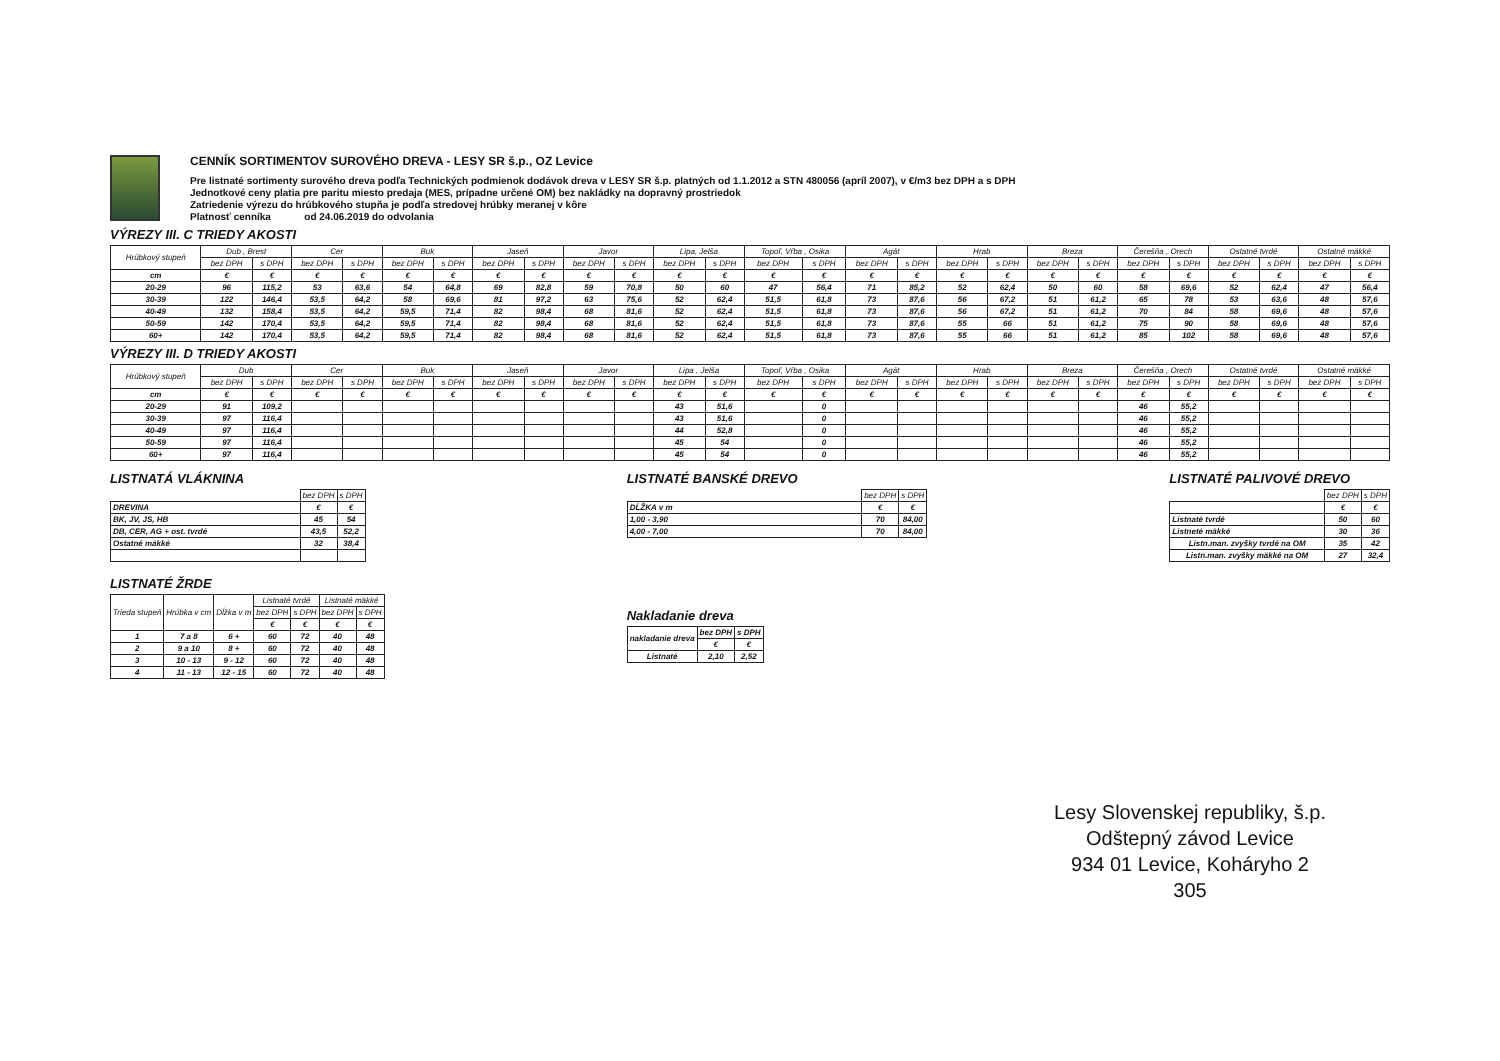CENNÍK SORTIMENTOV SUROVÉHO DREVA - LESY SR š.p., OZ Levice
Pre listnaté sortimenty surového dreva podľa Technických podmienok dodávok dreva v LESY SR š.p. platných od 1.1.2012 a STN 480056 (apríl 2007), v €/m3 bez DPH a s DPH
Jednotkové ceny platia pre paritu miesto predaja (MES, prípadne určené OM) bez nakládky na dopravný prostriedok
Zatriedenie výrezu do hrúbkového stupňa je podľa stredovej hrúbky meranej v kôre
Platnosť cenníka od 24.06.2019 do odvolania
VÝREZY III. C TRIEDY AKOSTI
| Hrúbkový stupeň | Dub , Brest | | Cer | | Buk | | Jaseň | | Javor | | Lipa, Jelša | | Topoľ, Vŕba , Osika | | Agát | | Hrab | | Breza | | Čerešňa , Orech | | Ostatné tvrdé | | Ostatné mäkké | |
| --- | --- | --- | --- | --- | --- | --- | --- | --- | --- | --- | --- | --- | --- | --- | --- | --- | --- | --- | --- | --- | --- | --- | --- | --- | --- | --- |
| | bez DPH | s DPH | bez DPH | s DPH | bez DPH | s DPH | bez DPH | s DPH | bez DPH | s DPH | bez DPH | s DPH | bez DPH | s DPH | bez DPH | s DPH | bez DPH | s DPH | bez DPH | s DPH | bez DPH | s DPH | bez DPH | s DPH | bez DPH | s DPH |
| cm | € | € | € | € | € | € | € | € | € | € | € | € | € | € | € | € | € | € | € | € | € | € | € | € | € | € |
| 20-29 | 96 | 115,2 | 53 | 63,6 | 54 | 64,8 | 69 | 82,8 | 59 | 70,8 | 50 | 60 | 47 | 56,4 | 71 | 85,2 | 52 | 62,4 | 50 | 60 | 58 | 69,6 | 52 | 62,4 | 47 | 56,4 |
| 30-39 | 122 | 146,4 | 53,5 | 64,2 | 58 | 69,6 | 81 | 97,2 | 63 | 75,6 | 52 | 62,4 | 51,5 | 61,8 | 73 | 87,6 | 56 | 67,2 | 51 | 61,2 | 65 | 78 | 53 | 63,6 | 48 | 57,6 |
| 40-49 | 132 | 158,4 | 53,5 | 64,2 | 59,5 | 71,4 | 82 | 98,4 | 68 | 81,6 | 52 | 62,4 | 51,5 | 61,8 | 73 | 87,6 | 56 | 67,2 | 51 | 61,2 | 70 | 84 | 58 | 69,6 | 48 | 57,6 |
| 50-59 | 142 | 170,4 | 53,5 | 64,2 | 59,5 | 71,4 | 82 | 98,4 | 68 | 81,6 | 52 | 62,4 | 51,5 | 61,8 | 73 | 87,6 | 55 | 66 | 51 | 61,2 | 75 | 90 | 58 | 69,6 | 48 | 57,6 |
| 60+ | 142 | 170,4 | 53,5 | 64,2 | 59,5 | 71,4 | 82 | 98,4 | 68 | 81,6 | 52 | 62,4 | 51,5 | 61,8 | 73 | 87,6 | 55 | 66 | 51 | 61,2 | 85 | 102 | 58 | 69,6 | 48 | 57,6 |
VÝREZY III. D TRIEDY AKOSTI
| Hrúbkový stupeň | Dub | | Cer | | Buk | | Jaseň | | Javor | | Lipa , Jelša | | Topoľ, Vŕba , Osika | | Agát | | Hrab | | Breza | | Čerešňa , Orech | | Ostatné tvrdé | | Ostatné mäkké | |
| --- | --- | --- | --- | --- | --- | --- | --- | --- | --- | --- | --- | --- | --- | --- | --- | --- | --- | --- | --- | --- | --- | --- | --- | --- | --- | --- |
| | bez DPH | s DPH | bez DPH | s DPH | bez DPH | s DPH | bez DPH | s DPH | bez DPH | s DPH | bez DPH | s DPH | bez DPH | s DPH | bez DPH | s DPH | bez DPH | s DPH | bez DPH | s DPH | bez DPH | s DPH | bez DPH | s DPH | bez DPH | s DPH |
| cm | € | € | € | € | € | € | € | € | € | € | € | € | € | € | € | € | € | € | € | € | € | € | € | € | € | € |
| 20-29 | 91 | 109,2 | | | | | | | | | 43 | 51,6 | | 0 | | | | | | | 46 | 55,2 | | | | |
| 30-39 | 97 | 116,4 | | | | | | | | | 43 | 51,6 | | 0 | | | | | | | 46 | 55,2 | | | | |
| 40-49 | 97 | 116,4 | | | | | | | | | 44 | 52,8 | | 0 | | | | | | | 46 | 55,2 | | | | |
| 50-59 | 97 | 116,4 | | | | | | | | | 45 | 54 | | 0 | | | | | | | 46 | 55,2 | | | | |
| 60+ | 97 | 116,4 | | | | | | | | | 45 | 54 | | 0 | | | | | | | 46 | 55,2 | | | | |
LISTNATÁ VLÁKNINA
| | bez DPH | s DPH |
| --- | --- | --- |
| DREVINA | € | € |
| BK, JV, JS, HB | 45 | 54 |
| DB, CER, AG + ost. tvrdé | 43,5 | 52,2 |
| Ostatné mäkké | 32 | 38,4 |
LISTNATÉ ŽRDE
| Trieda stupeň | Hrúbka v cm | Dĺžka v m | Listnaté tvrdé | | Listnaté mäkké | |
| --- | --- | --- | --- | --- | --- | --- |
| | | | bez DPH | s DPH | bez DPH | s DPH |
| | | | € | € | € | € |
| 1 | 7 a 8 | 6 + | 60 | 72 | 40 | 48 |
| 2 | 9 a 10 | 8 + | 60 | 72 | 40 | 48 |
| 3 | 10 - 13 | 9 - 12 | 60 | 72 | 40 | 48 |
| 4 | 11 - 13 | 12 - 15 | 60 | 72 | 40 | 48 |
LISTNATÉ BANSKÉ DREVO
| | bez DPH | s DPH |
| --- | --- | --- |
| DĹŽKA v m | € | € |
| 1,00 - 3,90 | 70 | 84,00 |
| 4,00 - 7,00 | 70 | 84,00 |
Nakladanie dreva
| nakladanie dreva | bez DPH | s DPH |
| | € | € |
| Listnaté | 2,10 | 2,52 |
LISTNATÉ PALIVOVÉ DREVO
| | bez DPH | s DPH |
| --- | --- | --- |
| | € | € |
| Listnaté tvrdé | 50 | 60 |
| Listneté mäkké | 30 | 36 |
| Listn.man. zvyšky tvrdé na OM | 35 | 42 |
| Listn.man. zvyšky mäkké na OM | 27 | 32,4 |
Lesy Slovenskej republiky, š.p.
Odštepný závod Levice
934 01 Levice, Koháryho 2
305